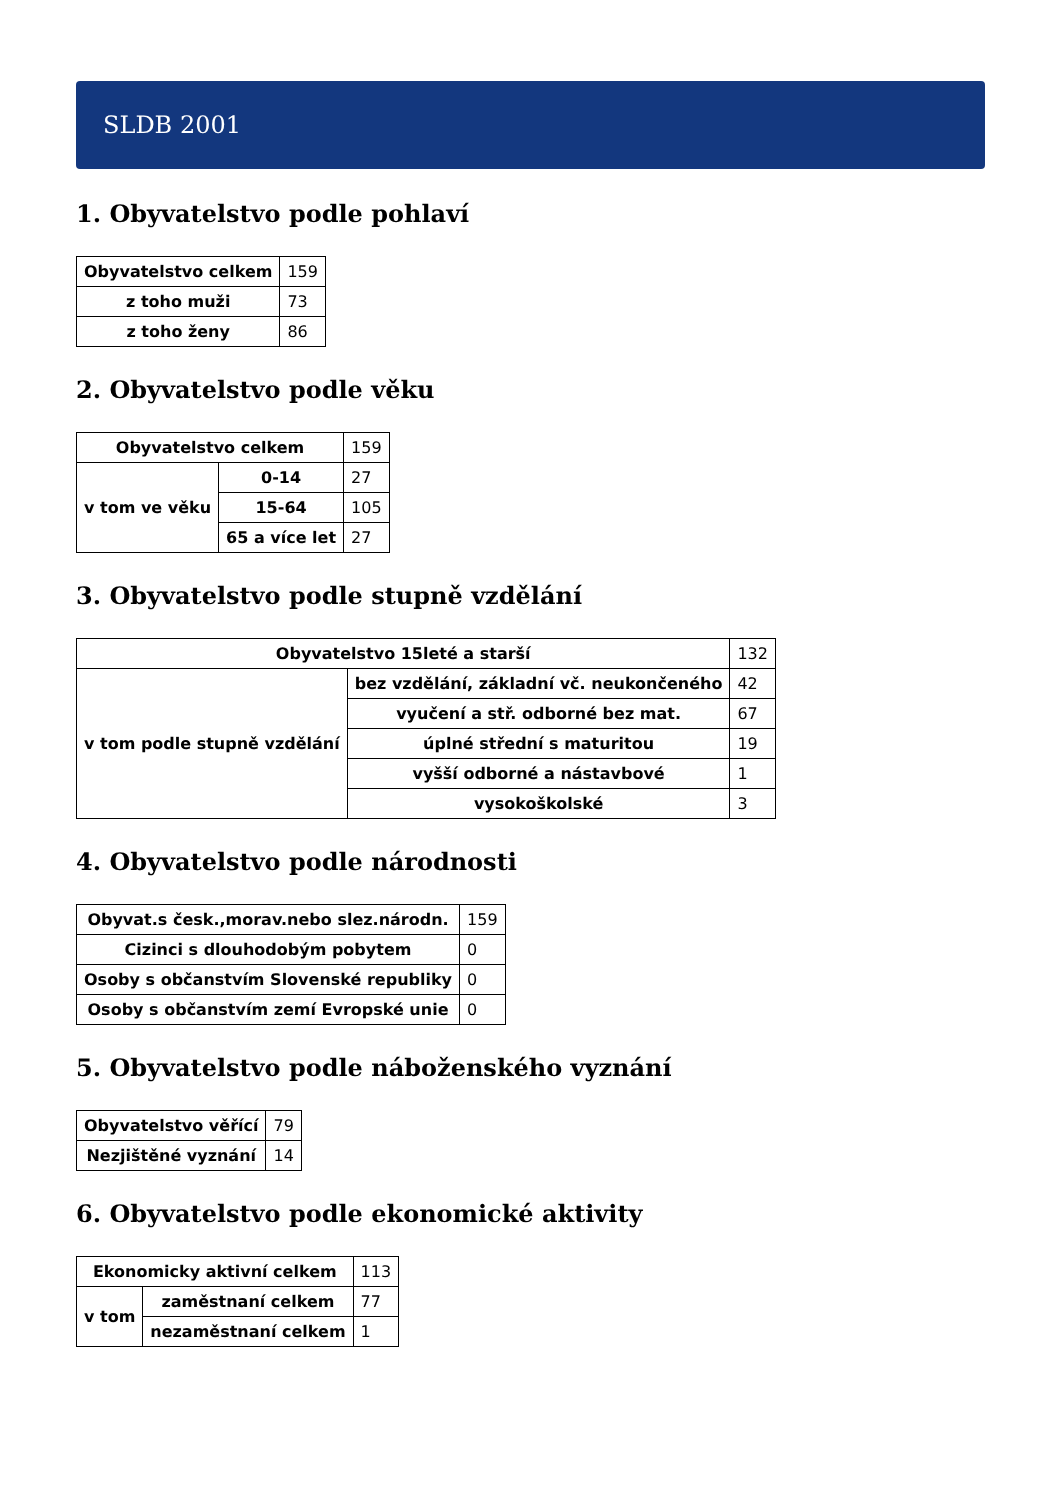SLDB 2001
1. Obyvatelstvo podle pohlaví
| Obyvatelstvo celkem | 159 |
| z toho muži | 73 |
| z toho ženy | 86 |
2. Obyvatelstvo podle věku
| Obyvatelstvo celkem | | 159 |
| v tom ve věku | 0-14 | 27 |
| | 15-64 | 105 |
| | 65 a více let | 27 |
3. Obyvatelstvo podle stupně vzdělání
| Obyvatelstvo 15leté a starší | | 132 |
| v tom podle stupně vzdělání | bez vzdělání, základní vč. neukončeného | 42 |
| | vyučení a stř. odborné bez mat. | 67 |
| | úplné střední s maturitou | 19 |
| | vyšší odborné a nástavbové | 1 |
| | vysokoškolské | 3 |
4. Obyvatelstvo podle národnosti
| Obyvat.s česk.,morav.nebo slez.národn. | 159 |
| Cizinci s dlouhodobým pobytem | 0 |
| Osoby s občanstvím Slovenské republiky | 0 |
| Osoby s občanstvím zemí Evropské unie | 0 |
5. Obyvatelstvo podle náboženského vyznání
| Obyvatelstvo věřící | 79 |
| Nezjištěné vyznání | 14 |
6. Obyvatelstvo podle ekonomické aktivity
| Ekonomicky aktivní celkem | | 113 |
| v tom | zaměstnaní celkem | 77 |
| | nezaměstnaní celkem | 1 |